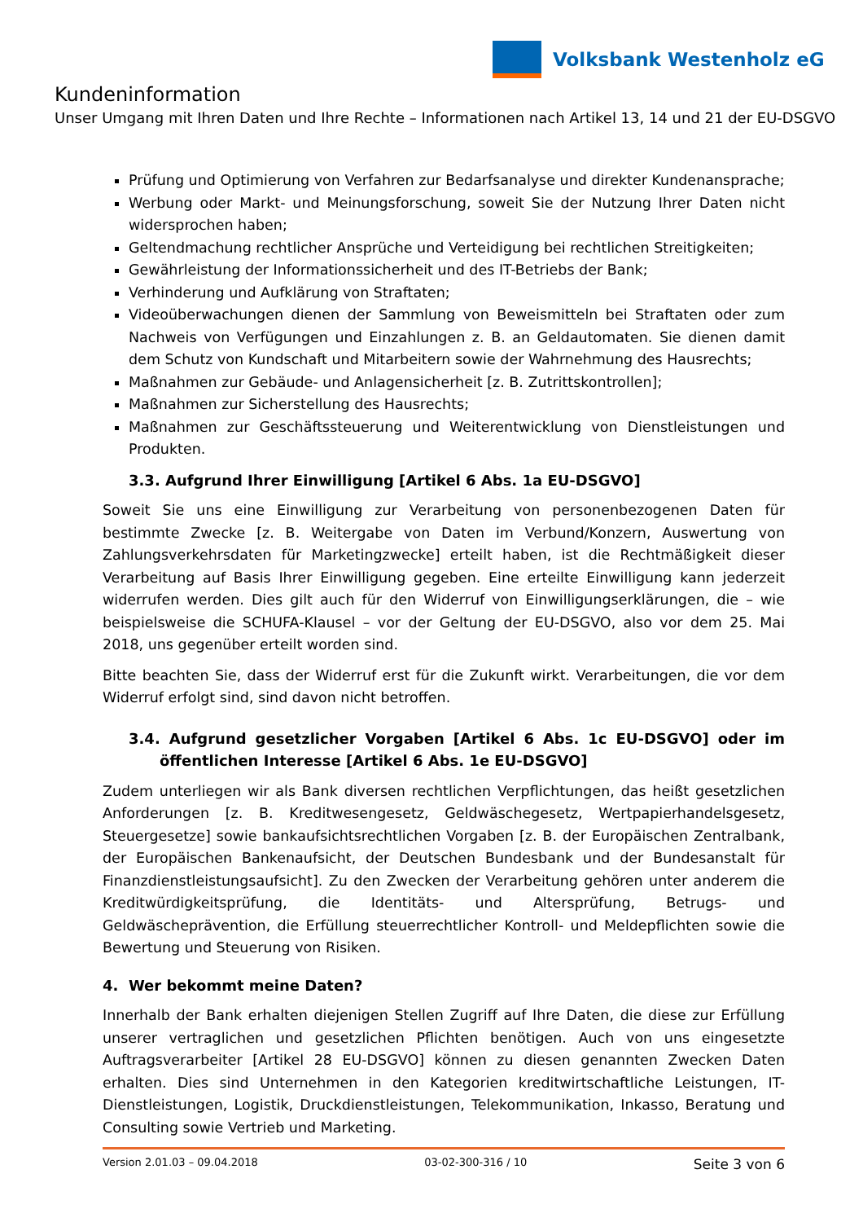Volksbank Westenholz eG
Kundeninformation
Unser Umgang mit Ihren Daten und Ihre Rechte – Informationen nach Artikel 13, 14 und 21 der EU-DSGVO
Prüfung und Optimierung von Verfahren zur Bedarfsanalyse und direkter Kundenansprache;
Werbung oder Markt- und Meinungsforschung, soweit Sie der Nutzung Ihrer Daten nicht widersprochen haben;
Geltendmachung rechtlicher Ansprüche und Verteidigung bei rechtlichen Streitigkeiten;
Gewährleistung der Informationssicherheit und des IT-Betriebs der Bank;
Verhinderung und Aufklärung von Straftaten;
Videoüberwachungen dienen der Sammlung von Beweismitteln bei Straftaten oder zum Nachweis von Verfügungen und Einzahlungen z. B. an Geldautomaten. Sie dienen damit dem Schutz von Kundschaft und Mitarbeitern sowie der Wahrnehmung des Hausrechts;
Maßnahmen zur Gebäude- und Anlagensicherheit [z. B. Zutrittskontrollen];
Maßnahmen zur Sicherstellung des Hausrechts;
Maßnahmen zur Geschäftssteuerung und Weiterentwicklung von Dienstleistungen und Produkten.
3.3. Aufgrund Ihrer Einwilligung [Artikel 6 Abs. 1a EU-DSGVO]
Soweit Sie uns eine Einwilligung zur Verarbeitung von personenbezogenen Daten für bestimmte Zwecke [z. B. Weitergabe von Daten im Verbund/Konzern, Auswertung von Zahlungsverkehrsdaten für Marketingzwecke] erteilt haben, ist die Rechtmäßigkeit dieser Verarbeitung auf Basis Ihrer Einwilligung gegeben. Eine erteilte Einwilligung kann jederzeit widerrufen werden. Dies gilt auch für den Widerruf von Einwilligungserklärungen, die – wie beispielsweise die SCHUFA-Klausel – vor der Geltung der EU-DSGVO, also vor dem 25. Mai 2018, uns gegenüber erteilt worden sind.
Bitte beachten Sie, dass der Widerruf erst für die Zukunft wirkt. Verarbeitungen, die vor dem Widerruf erfolgt sind, sind davon nicht betroffen.
3.4. Aufgrund gesetzlicher Vorgaben [Artikel 6 Abs. 1c EU-DSGVO] oder im öffentlichen Interesse [Artikel 6 Abs. 1e EU-DSGVO]
Zudem unterliegen wir als Bank diversen rechtlichen Verpflichtungen, das heißt gesetzlichen Anforderungen [z. B. Kreditwesengesetz, Geldwäschegesetz, Wertpapierhandelsgesetz, Steuergesetze] sowie bankaufsichtsrechtlichen Vorgaben [z. B. der Europäischen Zentralbank, der Europäischen Bankenaufsicht, der Deutschen Bundesbank und der Bundesanstalt für Finanzdienstleistungsaufsicht]. Zu den Zwecken der Verarbeitung gehören unter anderem die Kreditwürdigkeitsprüfung, die Identitäts- und Altersprüfung, Betrugs- und Geldwäscheprävention, die Erfüllung steuerrechtlicher Kontroll- und Meldepflichten sowie die Bewertung und Steuerung von Risiken.
4. Wer bekommt meine Daten?
Innerhalb der Bank erhalten diejenigen Stellen Zugriff auf Ihre Daten, die diese zur Erfüllung unserer vertraglichen und gesetzlichen Pflichten benötigen. Auch von uns eingesetzte Auftragsverarbeiter [Artikel 28 EU-DSGVO] können zu diesen genannten Zwecken Daten erhalten. Dies sind Unternehmen in den Kategorien kreditwirtschaftliche Leistungen, IT-Dienstleistungen, Logistik, Druckdienstleistungen, Telekommunikation, Inkasso, Beratung und Consulting sowie Vertrieb und Marketing.
Version 2.01.03 – 09.04.2018 03-02-300-316 / 10 Seite 3 von 6